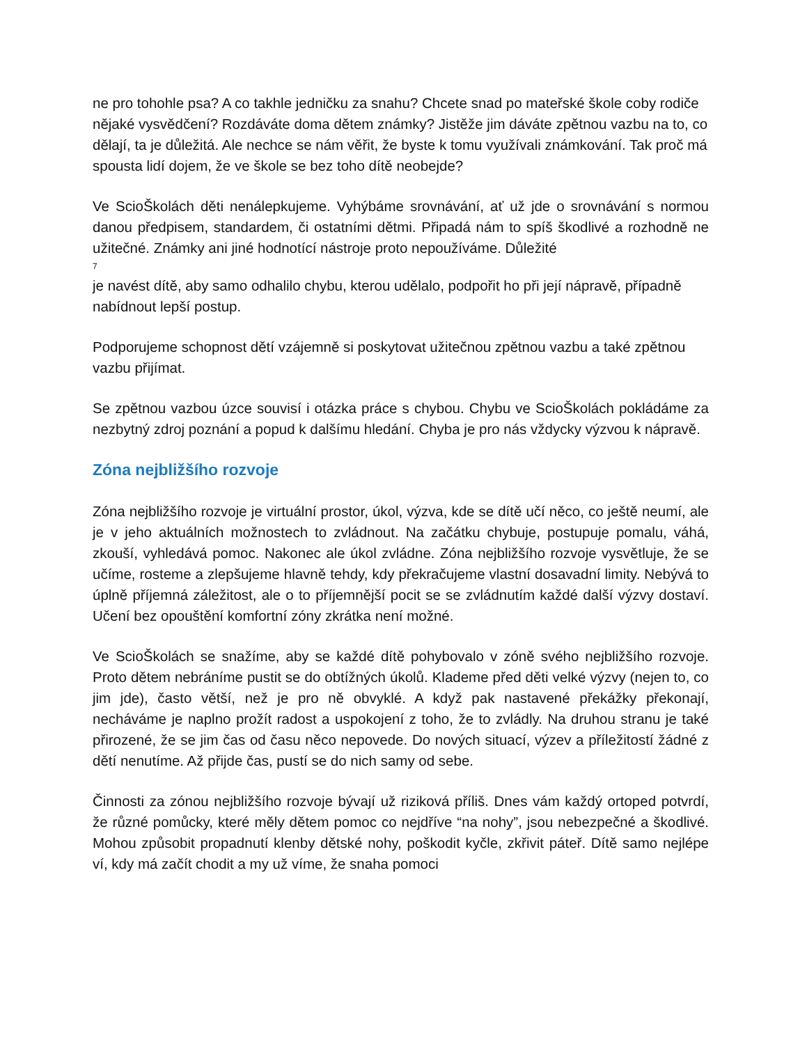ne pro tohohle psa? A co takhle jedničku za snahu? Chcete snad po mateřské škole coby rodiče nějaké vysvědčení? Rozdáváte doma dětem známky? Jistěže jim dáváte zpětnou vazbu na to, co dělají, ta je důležitá. Ale nechce se nám věřit, že byste k tomu využívali známkování. Tak proč má spousta lidí dojem, že ve škole se bez toho dítě neobejde?
Ve ScioŠkolách děti nenálepkujeme. Vyhýbáme srovnávání, ať už jde o srovnávání s normou danou předpisem, standardem, či ostatními dětmi. Připadá nám to spíš škodlivé a rozhodně ne užitečné. Známky ani jiné hodnotící nástroje proto nepoužíváme. Důležité
7
je navést dítě, aby samo odhalilo chybu, kterou udělalo, podpořit ho při její nápravě, případně nabídnout lepší postup.
Podporujeme schopnost dětí vzájemně si poskytovat užitečnou zpětnou vazbu a také zpětnou vazbu přijímat.
Se zpětnou vazbou úzce souvisí i otázka práce s chybou. Chybu ve ScioŠkolách pokládáme za nezbytný zdroj poznání a popud k dalšímu hledání. Chyba je pro nás vždycky výzvou k nápravě.
Zóna nejbližšího rozvoje
Zóna nejbližšího rozvoje je virtuální prostor, úkol, výzva, kde se dítě učí něco, co ještě neumí, ale je v jeho aktuálních možnostech to zvládnout. Na začátku chybuje, postupuje pomalu, váhá, zkouší, vyhledává pomoc. Nakonec ale úkol zvládne. Zóna nejbližšího rozvoje vysvětluje, že se učíme, rosteme a zlepšujeme hlavně tehdy, kdy překračujeme vlastní dosavadní limity. Nebývá to úplně příjemná záležitost, ale o to příjemnější pocit se se zvládnutím každé další výzvy dostaví. Učení bez opouštění komfortní zóny zkrátka není možné.
Ve ScioŠkolách se snažíme, aby se každé dítě pohybovalo v zóně svého nejbližšího rozvoje. Proto dětem nebráníme pustit se do obtížných úkolů. Klademe před děti velké výzvy (nejen to, co jim jde), často větší, než je pro ně obvyklé. A když pak nastavené překážky překonají, necháváme je naplno prožít radost a uspokojení z toho, že to zvládly. Na druhou stranu je také přirozené, že se jim čas od času něco nepovede. Do nových situací, výzev a příležitostí žádné z dětí nenutíme. Až přijde čas, pustí se do nich samy od sebe.
Činnosti za zónou nejbližšího rozvoje bývají už riziková příliš. Dnes vám každý ortoped potvrdí, že různé pomůcky, které měly dětem pomoc co nejdříve “na nohy”, jsou nebezpečné a škodlivé. Mohou způsobit propadnutí klenby dětské nohy, poškodit kyčle, zkřivit páteř. Dítě samo nejlépe ví, kdy má začít chodit a my už víme, že snaha pomoci